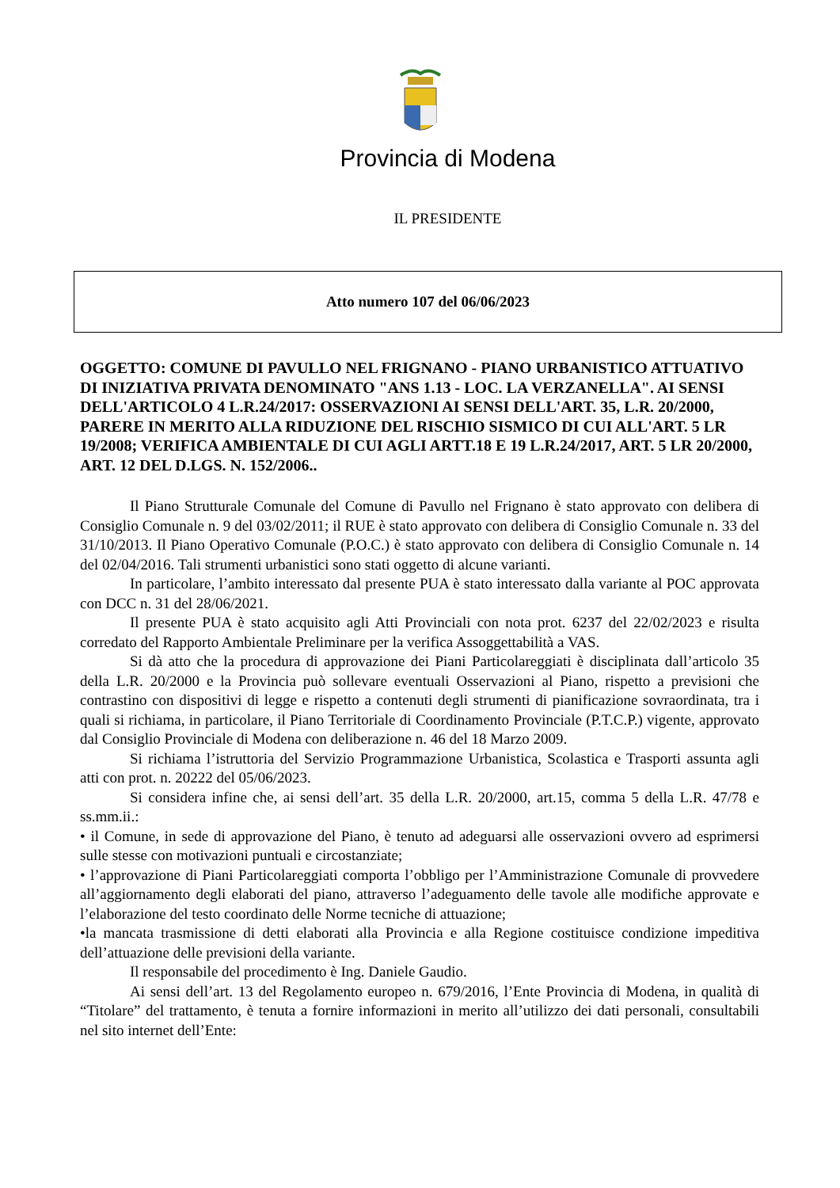Provincia di Modena
IL PRESIDENTE
Atto numero 107 del 06/06/2023
OGGETTO: COMUNE DI PAVULLO NEL FRIGNANO - PIANO URBANISTICO ATTUATIVO DI INIZIATIVA PRIVATA DENOMINATO "ANS 1.13 - LOC. LA VERZANELLA". AI SENSI DELL'ARTICOLO 4 L.R.24/2017: OSSERVAZIONI AI SENSI DELL'ART. 35, L.R. 20/2000, PARERE IN MERITO ALLA RIDUZIONE DEL RISCHIO SISMICO DI CUI ALL'ART. 5 LR 19/2008; VERIFICA AMBIENTALE DI CUI AGLI ARTT.18 E 19 L.R.24/2017, ART. 5 LR 20/2000, ART. 12 DEL D.LGS. N. 152/2006..
Il Piano Strutturale Comunale del Comune di Pavullo nel Frignano è stato approvato con delibera di Consiglio Comunale n. 9 del 03/02/2011; il RUE è stato approvato con delibera di Consiglio Comunale n. 33 del 31/10/2013. Il Piano Operativo Comunale (P.O.C.) è stato approvato con delibera di Consiglio Comunale n. 14 del 02/04/2016. Tali strumenti urbanistici sono stati oggetto di alcune varianti.
In particolare, l’ambito interessato dal presente PUA è stato interessato dalla variante al POC approvata con DCC n. 31 del 28/06/2021.
Il presente PUA è stato acquisito agli Atti Provinciali con nota prot. 6237 del 22/02/2023 e risulta corredato del Rapporto Ambientale Preliminare per la verifica Assoggettabilità a VAS.
Si dà atto che la procedura di approvazione dei Piani Particolareggiati è disciplinata dall’articolo 35 della L.R. 20/2000 e la Provincia può sollevare eventuali Osservazioni al Piano, rispetto a previsioni che contrastino con dispositivi di legge e rispetto a contenuti degli strumenti di pianificazione sovraordinata, tra i quali si richiama, in particolare, il Piano Territoriale di Coordinamento Provinciale (P.T.C.P.) vigente, approvato dal Consiglio Provinciale di Modena con deliberazione n. 46 del 18 Marzo 2009.
Si richiama l’istruttoria del Servizio Programmazione Urbanistica, Scolastica e Trasporti assunta agli atti con prot. n. 20222 del 05/06/2023.
Si considera infine che, ai sensi dell’art. 35 della L.R. 20/2000, art.15, comma 5 della L.R. 47/78 e ss.mm.ii.:
• il Comune, in sede di approvazione del Piano, è tenuto ad adeguarsi alle osservazioni ovvero ad esprimersi sulle stesse con motivazioni puntuali e circostanziate;
• l’approvazione di Piani Particolareggiati comporta l’obbligo per l’Amministrazione Comunale di provvedere all’aggiornamento degli elaborati del piano, attraverso l’adeguamento delle tavole alle modifiche approvate e l’elaborazione del testo coordinato delle Norme tecniche di attuazione;
•la mancata trasmissione di detti elaborati alla Provincia e alla Regione costituisce condizione impeditiva dell’attuazione delle previsioni della variante.
Il responsabile del procedimento è Ing. Daniele Gaudio.
Ai sensi dell’art. 13 del Regolamento europeo n. 679/2016, l’Ente Provincia di Modena, in qualità di “Titolare” del trattamento, è tenuta a fornire informazioni in merito all’utilizzo dei dati personali, consultabili nel sito internet dell’Ente: